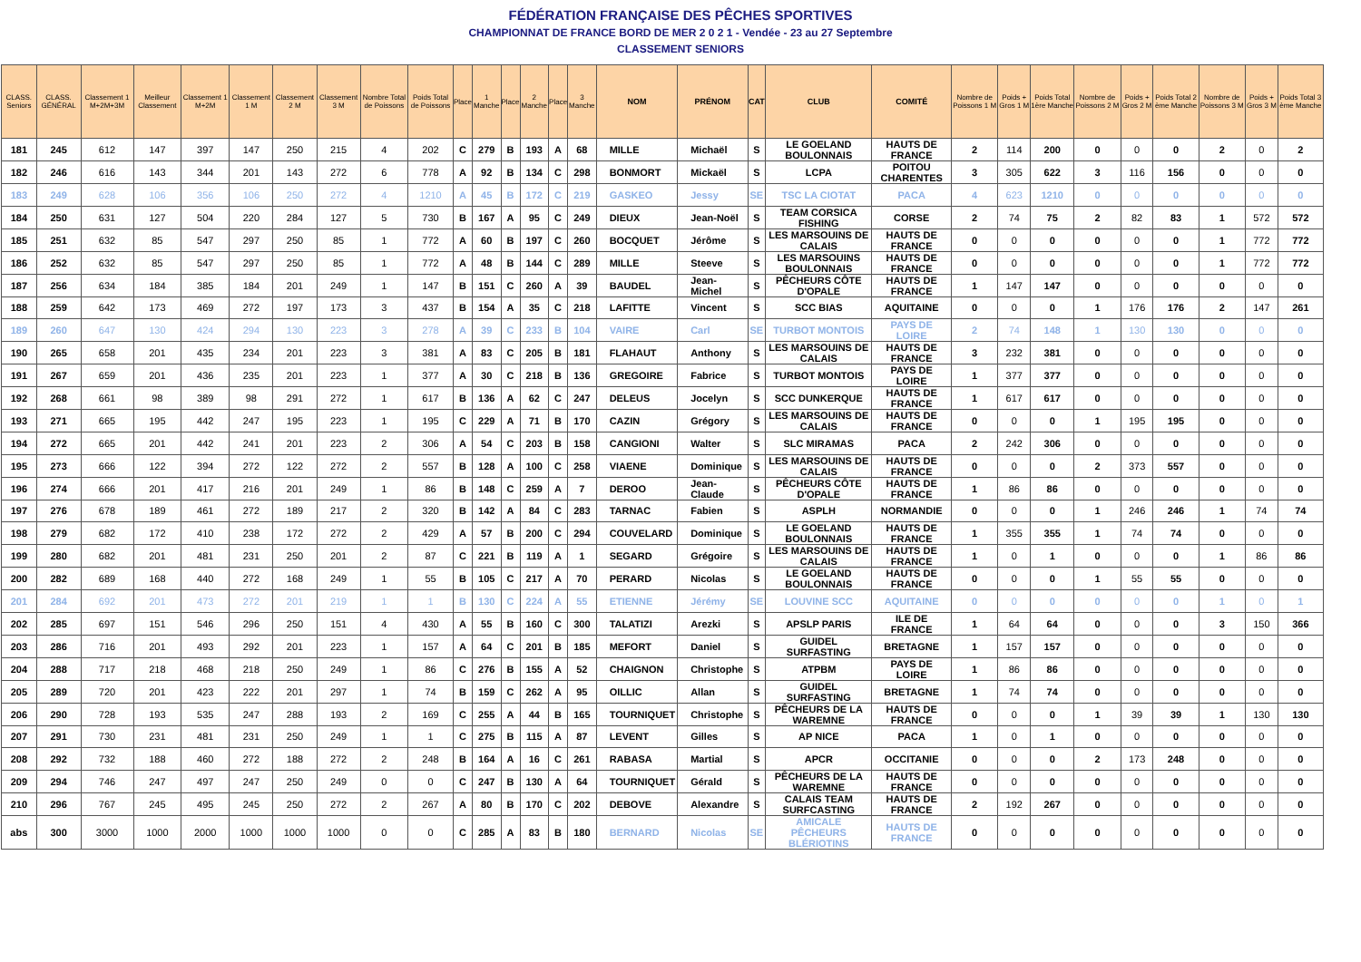FÉDÉRATION FRANÇAISE DES PÊCHES SPORTIVES
CHAMPIONNAT DE FRANCE BORD DE MER 2 0 2 1 - Vendée - 23 au 27 Septembre
CLASSEMENT SENIORS
| CLASS. Seniors | CLASS. GÉNÉRAL | Classement 1 M+2M+3M | Meilleur Classement | Classement 1 M+2M | Classement 1 M | Classement 2 M | Classement 3 M | Nombre Total de Poissons | Poids Total de Poissons | Place | 1 Manche | Place | 2 Manche | Place | 3 Manche | NOM | PRÉNOM | CAT | CLUB | COMITÉ | Nombre de Poissons 1 M | Poids + Gros 1 M | Poids Total 1ère Manche | Nombre de Poissons 2 M | Poids + Gros 2 M | Poids Total 2 ème Manche | Nombre de Poissons 3 M | Poids + Gros 3 M | Poids Total 3 ème Manche |
| --- | --- | --- | --- | --- | --- | --- | --- | --- | --- | --- | --- | --- | --- | --- | --- | --- | --- | --- | --- | --- | --- | --- | --- | --- | --- | --- | --- | --- | --- |
| 181 | 245 | 612 | 147 | 397 | 147 | 250 | 215 | 4 | 202 | C | 279 | B | 193 | A | 68 | MILLE | Michaël | S | LE GOELAND BOULONNAIS | HAUTS DE FRANCE | 2 | 114 | 200 | 0 | 0 | 0 | 2 | 0 | 2 |
| 182 | 246 | 616 | 143 | 344 | 201 | 143 | 272 | 6 | 778 | A | 92 | B | 134 | C | 298 | BONMORT | Mickaël | S | LCPA | POITOU CHARENTES | 3 | 305 | 622 | 3 | 116 | 156 | 0 | 0 | 0 |
| 183 | 249 | 628 | 106 | 356 | 106 | 250 | 272 | 4 | 1210 | A | 45 | B | 172 | C | 219 | GASKEO | Jessy | SE | TSC LA CIOTAT | PACA | 4 | 623 | 1210 | 0 | 0 | 0 | 0 | 0 | 0 |
| 184 | 250 | 631 | 127 | 504 | 220 | 284 | 127 | 5 | 730 | B | 167 | A | 95 | C | 249 | DIEUX | Jean-Noël | S | TEAM CORSICA FISHING | CORSE | 2 | 74 | 75 | 2 | 82 | 83 | 1 | 572 | 572 |
| 185 | 251 | 632 | 85 | 547 | 297 | 250 | 85 | 1 | 772 | A | 60 | B | 197 | C | 260 | BOCQUET | Jérôme | S | LES MARSOUINS DE CALAIS | HAUTS DE FRANCE | 0 | 0 | 0 | 0 | 0 | 0 | 1 | 772 | 772 |
| 186 | 252 | 632 | 85 | 547 | 297 | 250 | 85 | 1 | 772 | A | 48 | B | 144 | C | 289 | MILLE | Steeve | S | LES MARSOUINS BOULONNAIS | HAUTS DE FRANCE | 0 | 0 | 0 | 0 | 0 | 0 | 1 | 772 | 772 |
| 187 | 256 | 634 | 184 | 385 | 184 | 201 | 249 | 1 | 147 | B | 151 | C | 260 | A | 39 | BAUDEL | Jean-Michel | S | PÊCHEURS CÔTE D'OPALE | HAUTS DE FRANCE | 1 | 147 | 147 | 0 | 0 | 0 | 0 | 0 | 0 |
| 188 | 259 | 642 | 173 | 469 | 272 | 197 | 173 | 3 | 437 | B | 154 | A | 35 | C | 218 | LAFITTE | Vincent | S | SCC BIAS | AQUITAINE | 0 | 0 | 0 | 1 | 176 | 176 | 2 | 147 | 261 |
| 189 | 260 | 647 | 130 | 424 | 294 | 130 | 223 | 3 | 278 | A | 39 | C | 233 | B | 104 | VAIRE | Carl | SE | TURBOT MONTOIS | PAYS DE LOIRE | 2 | 74 | 148 | 1 | 130 | 130 | 0 | 0 | 0 |
| 190 | 265 | 658 | 201 | 435 | 234 | 201 | 223 | 3 | 381 | A | 83 | C | 205 | B | 181 | FLAHAUT | Anthony | S | LES MARSOUINS DE CALAIS | HAUTS DE FRANCE | 3 | 232 | 381 | 0 | 0 | 0 | 0 | 0 | 0 |
| 191 | 267 | 659 | 201 | 436 | 235 | 201 | 223 | 1 | 377 | A | 30 | C | 218 | B | 136 | GREGOIRE | Fabrice | S | TURBOT MONTOIS | PAYS DE LOIRE | 1 | 377 | 377 | 0 | 0 | 0 | 0 | 0 | 0 |
| 192 | 268 | 661 | 98 | 389 | 98 | 291 | 272 | 1 | 617 | B | 136 | A | 62 | C | 247 | DELEUS | Jocelyn | S | SCC DUNKERQUE | HAUTS DE FRANCE | 1 | 617 | 617 | 0 | 0 | 0 | 0 | 0 | 0 |
| 193 | 271 | 665 | 195 | 442 | 247 | 195 | 223 | 1 | 195 | C | 229 | A | 71 | B | 170 | CAZIN | Grégory | S | LES MARSOUINS DE CALAIS | HAUTS DE FRANCE | 0 | 0 | 0 | 1 | 195 | 195 | 0 | 0 | 0 |
| 194 | 272 | 665 | 201 | 442 | 241 | 201 | 223 | 2 | 306 | A | 54 | C | 203 | B | 158 | CANGIONI | Walter | S | SLC MIRAMAS | PACA | 2 | 242 | 306 | 0 | 0 | 0 | 0 | 0 | 0 |
| 195 | 273 | 666 | 122 | 394 | 272 | 122 | 272 | 2 | 557 | B | 128 | A | 100 | C | 258 | VIAENE | Dominique | S | LES MARSOUINS DE CALAIS | HAUTS DE FRANCE | 0 | 0 | 0 | 2 | 373 | 557 | 0 | 0 | 0 |
| 196 | 274 | 666 | 201 | 417 | 216 | 201 | 249 | 1 | 86 | B | 148 | C | 259 | A | 7 | DEROO | Jean-Claude | S | PÊCHEURS CÔTE D'OPALE | HAUTS DE FRANCE | 1 | 86 | 86 | 0 | 0 | 0 | 0 | 0 | 0 |
| 197 | 276 | 678 | 189 | 461 | 272 | 189 | 217 | 2 | 320 | B | 142 | A | 84 | C | 283 | TARNAC | Fabien | S | ASPLH | NORMANDIE | 0 | 0 | 0 | 1 | 246 | 246 | 1 | 74 | 74 |
| 198 | 279 | 682 | 172 | 410 | 238 | 172 | 272 | 2 | 429 | A | 57 | B | 200 | C | 294 | COUVELARD | Dominique | S | LE GOELAND BOULONNAIS | HAUTS DE FRANCE | 1 | 355 | 355 | 1 | 74 | 74 | 0 | 0 | 0 |
| 199 | 280 | 682 | 201 | 481 | 231 | 250 | 201 | 2 | 87 | C | 221 | B | 119 | A | 1 | SEGARD | Grégoire | S | LES MARSOUINS DE CALAIS | HAUTS DE FRANCE | 1 | 0 | 1 | 0 | 0 | 0 | 1 | 86 | 86 |
| 200 | 282 | 689 | 168 | 440 | 272 | 168 | 249 | 1 | 55 | B | 105 | C | 217 | A | 70 | PERARD | Nicolas | S | LE GOELAND BOULONNAIS | HAUTS DE FRANCE | 0 | 0 | 0 | 1 | 55 | 55 | 0 | 0 | 0 |
| 201 | 284 | 692 | 201 | 473 | 272 | 201 | 219 | 1 | 1 | B | 130 | C | 224 | A | 55 | ETIENNE | Jérémy | SE | LOUVINE SCC | AQUITAINE | 0 | 0 | 0 | 0 | 0 | 0 | 1 | 0 | 1 |
| 202 | 285 | 697 | 151 | 546 | 296 | 250 | 151 | 4 | 430 | A | 55 | B | 160 | C | 300 | TALATIZI | Arezki | S | APSLP PARIS | ILE DE FRANCE | 1 | 64 | 64 | 0 | 0 | 0 | 3 | 150 | 366 |
| 203 | 286 | 716 | 201 | 493 | 292 | 201 | 223 | 1 | 157 | A | 64 | C | 201 | B | 185 | MEFORT | Daniel | S | GUIDEL SURFASTING | BRETAGNE | 1 | 157 | 157 | 0 | 0 | 0 | 0 | 0 | 0 |
| 204 | 288 | 717 | 218 | 468 | 218 | 250 | 249 | 1 | 86 | C | 276 | B | 155 | A | 52 | CHAIGNON | Christophe | S | ATPBM | PAYS DE LOIRE | 1 | 86 | 86 | 0 | 0 | 0 | 0 | 0 | 0 |
| 205 | 289 | 720 | 201 | 423 | 222 | 201 | 297 | 1 | 74 | B | 159 | C | 262 | A | 95 | OILLIC | Allan | S | GUIDEL SURFASTING | BRETAGNE | 1 | 74 | 74 | 0 | 0 | 0 | 0 | 0 | 0 |
| 206 | 290 | 728 | 193 | 535 | 247 | 288 | 193 | 2 | 169 | C | 255 | A | 44 | B | 165 | TOURNIQUET | Christophe | S | PÊCHEURS DE LA WAREMNE | HAUTS DE FRANCE | 0 | 0 | 0 | 1 | 39 | 39 | 1 | 130 | 130 |
| 207 | 291 | 730 | 231 | 481 | 231 | 250 | 249 | 1 | 1 | C | 275 | B | 115 | A | 87 | LEVENT | Gilles | S | AP NICE | PACA | 1 | 0 | 1 | 0 | 0 | 0 | 0 | 0 | 0 |
| 208 | 292 | 732 | 188 | 460 | 272 | 188 | 272 | 2 | 248 | B | 164 | A | 16 | C | 261 | RABASA | Martial | S | APCR | OCCITANIE | 0 | 0 | 0 | 2 | 173 | 248 | 0 | 0 | 0 |
| 209 | 294 | 746 | 247 | 497 | 247 | 250 | 249 | 0 | 0 | C | 247 | B | 130 | A | 64 | TOURNIQUET | Gérald | S | PÊCHEURS DE LA WAREMNE | HAUTS DE FRANCE | 0 | 0 | 0 | 0 | 0 | 0 | 0 | 0 | 0 |
| 210 | 296 | 767 | 245 | 495 | 245 | 250 | 272 | 2 | 267 | A | 80 | B | 170 | C | 202 | DEBOVE | Alexandre | S | CALAIS TEAM SURFCASTING | HAUTS DE FRANCE | 2 | 192 | 267 | 0 | 0 | 0 | 0 | 0 | 0 |
| abs | 300 | 3000 | 1000 | 2000 | 1000 | 1000 | 1000 | 0 | 0 | C | 285 | A | 83 | B | 180 | BERNARD | Nicolas | SE | AMICALE PÊCHEURS BLÉRIOTINS | HAUTS DE FRANCE | 0 | 0 | 0 | 0 | 0 | 0 | 0 | 0 | 0 |